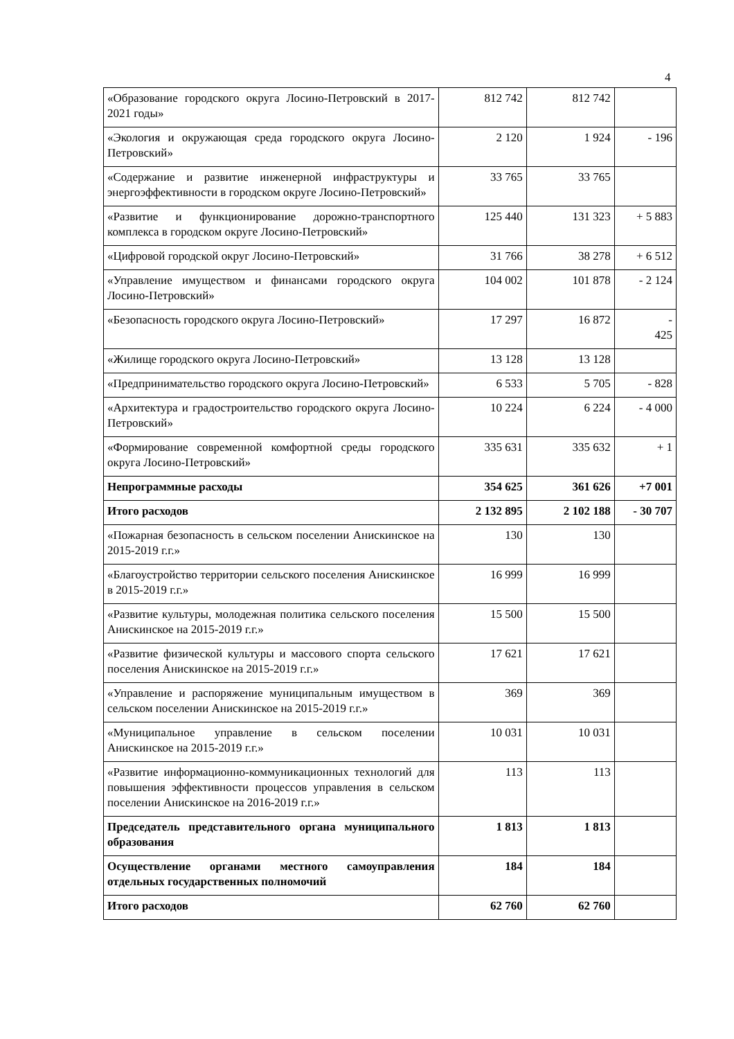4
| «Образование городского округа Лосино-Петровский в 2017-2021 годы» | 812 742 | 812 742 | |
| «Экология и окружающая среда городского округа Лосино-Петровский» | 2 120 | 1 924 | - 196 |
| «Содержание и развитие инженерной инфраструктуры и энергоэффективности в городском округе Лосино-Петровский» | 33 765 | 33 765 | |
| «Развитие и функционирование дорожно-транспортного комплекса в городском округе Лосино-Петровский» | 125 440 | 131 323 | + 5 883 |
| «Цифровой городской округ Лосино-Петровский» | 31 766 | 38 278 | + 6 512 |
| «Управление имуществом и финансами городского округа Лосино-Петровский» | 104 002 | 101 878 | - 2 124 |
| «Безопасность городского округа Лосино-Петровский» | 17 297 | 16 872 | - 425 |
| «Жилище городского округа Лосино-Петровский» | 13 128 | 13 128 | |
| «Предпринимательство городского округа Лосино-Петровский» | 6 533 | 5 705 | - 828 |
| «Архитектура и градостроительство городского округа Лосино-Петровский» | 10 224 | 6 224 | - 4 000 |
| «Формирование современной комфортной среды городского округа Лосино-Петровский» | 335 631 | 335 632 | + 1 |
| Непрограммные расходы | 354 625 | 361 626 | +7 001 |
| Итого расходов | 2 132 895 | 2 102 188 | - 30 707 |
| «Пожарная безопасность в сельском поселении Анискинское на 2015-2019 г.г.» | 130 | 130 | |
| «Благоустройство территории сельского поселения Анискинское в 2015-2019 г.г.» | 16 999 | 16 999 | |
| «Развитие культуры, молодежная политика сельского поселения Анискинское на 2015-2019 г.г.» | 15 500 | 15 500 | |
| «Развитие физической культуры и массового спорта сельского поселения Анискинское на 2015-2019 г.г.» | 17 621 | 17 621 | |
| «Управление и распоряжение муниципальным имуществом в сельском поселении Анискинское на 2015-2019 г.г.» | 369 | 369 | |
| «Муниципальное управление в сельском поселении Анискинское на 2015-2019 г.г.» | 10 031 | 10 031 | |
| «Развитие информационно-коммуникационных технологий для повышения эффективности процессов управления в сельском поселении Анискинское на 2016-2019 г.г.» | 113 | 113 | |
| Председатель представительного органа муниципального образования | 1 813 | 1 813 | |
| Осуществление органами местного самоуправления отдельных государственных полномочий | 184 | 184 | |
| Итого расходов | 62 760 | 62 760 | |